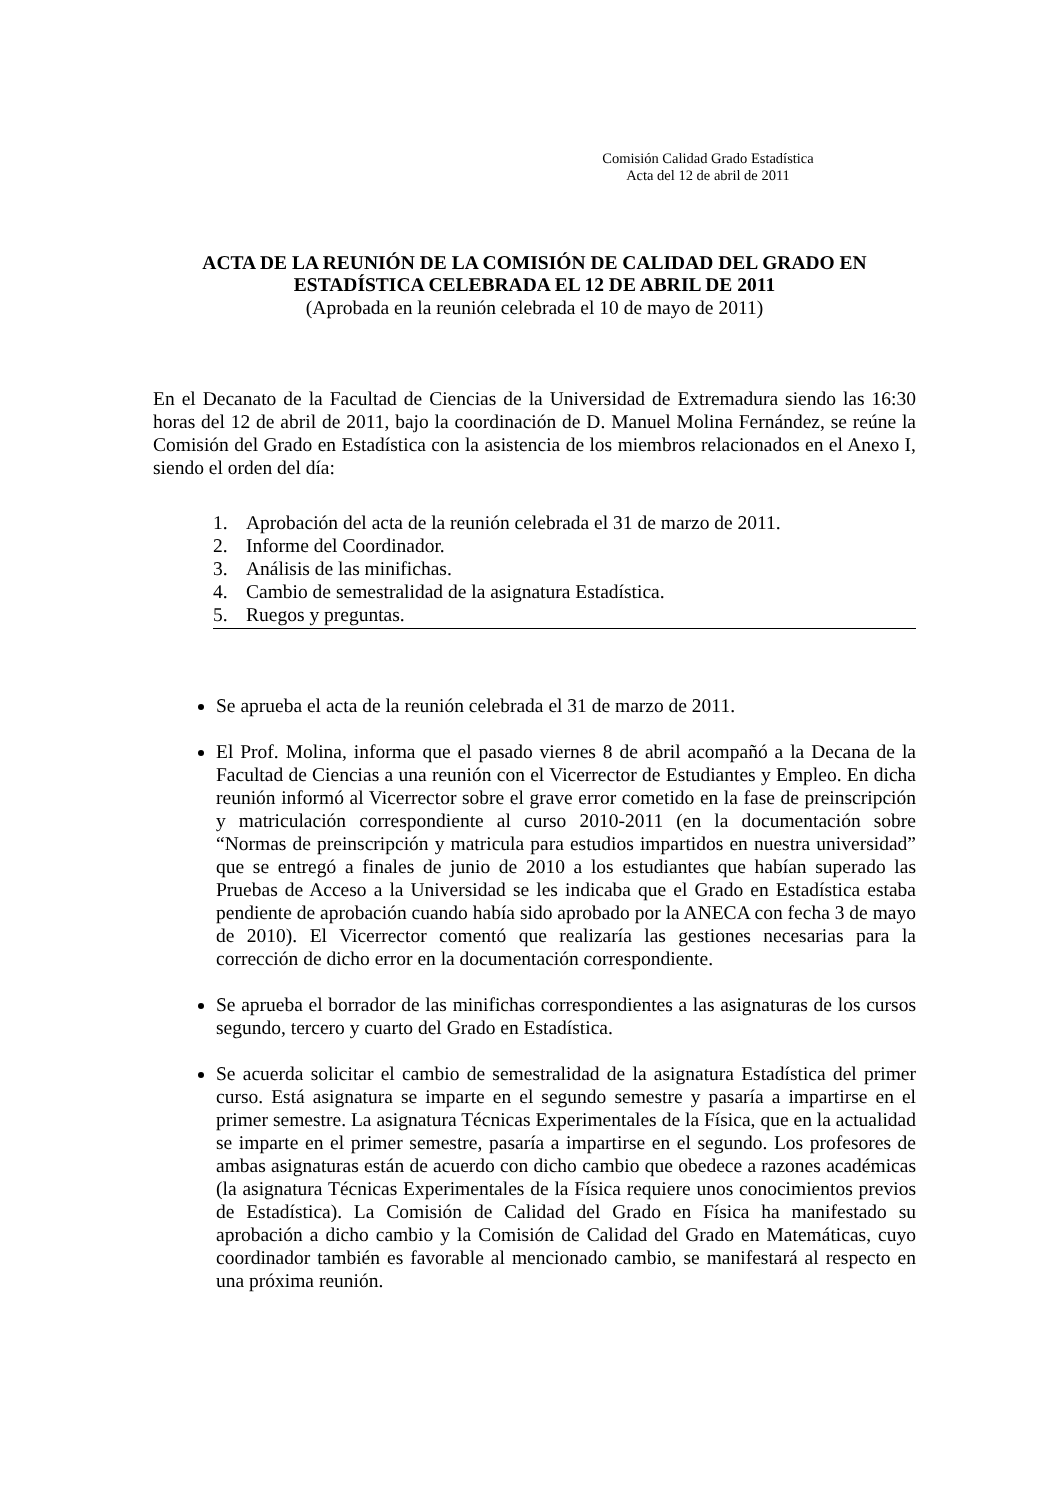Comisión Calidad Grado Estadística
Acta del 12 de abril de 2011
ACTA DE LA REUNIÓN DE LA COMISIÓN DE CALIDAD DEL GRADO EN ESTADÍSTICA CELEBRADA EL 12 DE ABRIL DE 2011
(Aprobada en la reunión celebrada el 10 de mayo de 2011)
En el Decanato de la Facultad de Ciencias de la Universidad de Extremadura siendo las 16:30 horas del 12 de abril de 2011, bajo la coordinación de D. Manuel Molina Fernández, se reúne la Comisión del Grado en Estadística con la asistencia de los miembros relacionados en el Anexo I, siendo el orden del día:
1. Aprobación del acta de la reunión celebrada el 31 de marzo de 2011.
2. Informe del Coordinador.
3. Análisis de las minifichas.
4. Cambio de semestralidad de la asignatura Estadística.
5. Ruegos y preguntas.
Se aprueba el acta de la reunión celebrada el 31 de marzo de 2011.
El Prof. Molina, informa que el pasado viernes 8 de abril acompañó a la Decana de la Facultad de Ciencias a una reunión con el Vicerrector de Estudiantes y Empleo. En dicha reunión informó al Vicerrector sobre el grave error cometido en la fase de preinscripción y matriculación correspondiente al curso 2010-2011 (en la documentación sobre “Normas de preinscripción y matricula para estudios impartidos en nuestra universidad” que se entregó a finales de junio de 2010 a los estudiantes que habían superado las Pruebas de Acceso a la Universidad se les indicaba que el Grado en Estadística estaba pendiente de aprobación cuando había sido aprobado por la ANECA con fecha 3 de mayo de 2010). El Vicerrector comentó que realizaría las gestiones necesarias para la corrección de dicho error en la documentación correspondiente.
Se aprueba el borrador de las minifichas correspondientes a las asignaturas de los cursos segundo, tercero y cuarto del Grado en Estadística.
Se acuerda solicitar el cambio de semestralidad de la asignatura Estadística del primer curso. Está asignatura se imparte en el segundo semestre y pasaría a impartirse en el primer semestre. La asignatura Técnicas Experimentales de la Física, que en la actualidad se imparte en el primer semestre, pasaría a impartirse en el segundo. Los profesores de ambas asignaturas están de acuerdo con dicho cambio que obedece a razones académicas (la asignatura Técnicas Experimentales de la Física requiere unos conocimientos previos de Estadística). La Comisión de Calidad del Grado en Física ha manifestado su aprobación a dicho cambio y la Comisión de Calidad del Grado en Matemáticas, cuyo coordinador también es favorable al mencionado cambio, se manifestará al respecto en una próxima reunión.